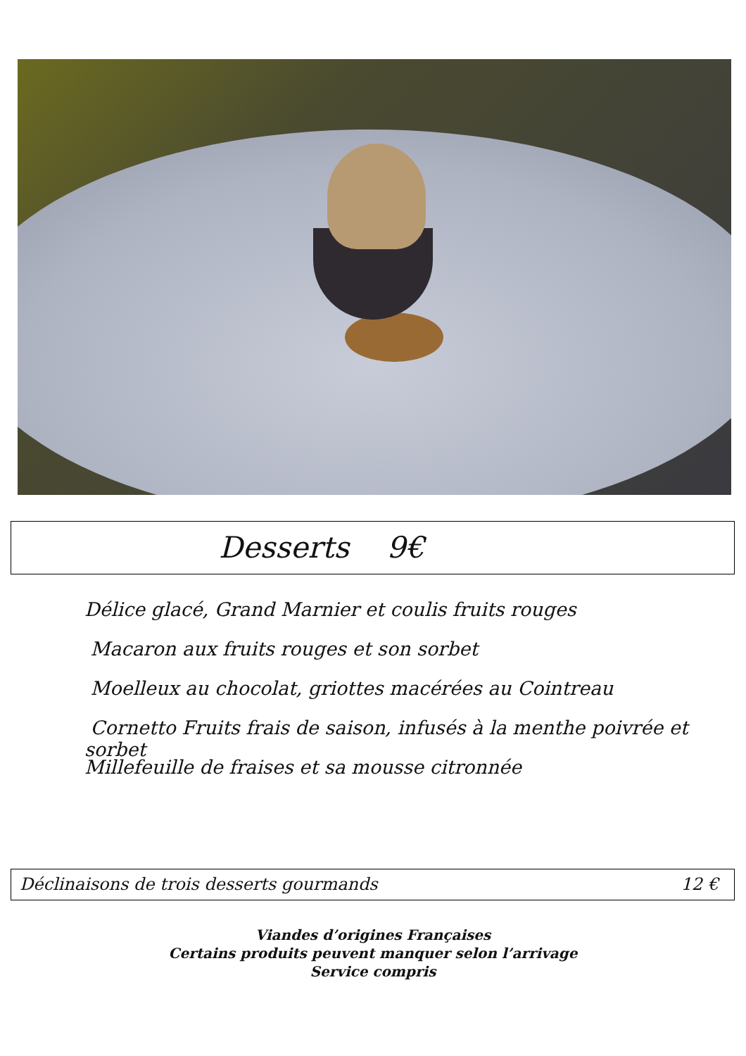Desserts 9€
Délice glacé, Grand Marnier et coulis fruits rouges
Macaron aux fruits rouges et son sorbet
Moelleux au chocolat, griottes macérées au Cointreau
Cornetto Fruits frais de saison, infusés à la menthe poivrée et sorbet
Millefeuille de fraises et sa mousse citronnée
Déclinaisons de trois desserts gourmands 12 €
Viandes d’origines Françaises
Certains produits peuvent manquer selon l’arrivage
Service compris